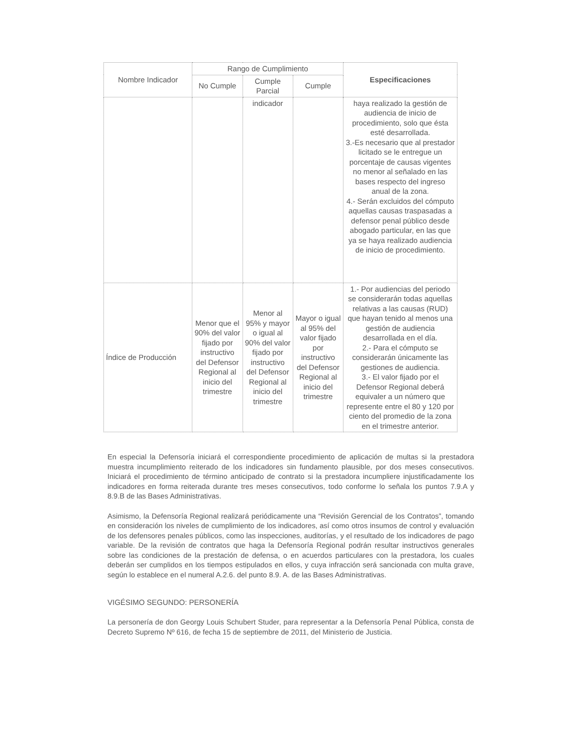| Nombre Indicador | Rango de Cumplimiento | | | Especificaciones |
| --- | --- | --- | --- | --- |
| | No Cumple | Cumple Parcial | Cumple | |
| | | indicador | | haya realizado la gestión de audiencia de inicio de procedimiento, solo que ésta esté desarrollada. 3.-Es necesario que al prestador licitado se le entregue un porcentaje de causas vigentes no menor al señalado en las bases respecto del ingreso anual de la zona. 4.- Serán excluidos del cómputo aquellas causas traspasadas a defensor penal público desde abogado particular, en las que ya se haya realizado audiencia de inicio de procedimiento. |
| Índice de Producción | Menor que el 90% del valor fijado por instructivo del Defensor Regional al inicio del trimestre | Menor al 95% y mayor o igual al 90% del valor fijado por instructivo del Defensor Regional al inicio del trimestre | Mayor o igual al 95% del valor fijado por instructivo del Defensor Regional al inicio del trimestre | 1.- Por audiencias del periodo se considerarán todas aquellas relativas a las causas (RUD) que hayan tenido al menos una gestión de audiencia desarrollada en el día. 2.- Para el cómputo se considerarán únicamente las gestiones de audiencia. 3.- El valor fijado por el Defensor Regional deberá equivaler a un número que represente entre el 80 y 120 por ciento del promedio de la zona en el trimestre anterior. |
En especial la Defensoría iniciará el correspondiente procedimiento de aplicación de multas si la prestadora muestra incumplimiento reiterado de los indicadores sin fundamento plausible, por dos meses consecutivos. Iniciará el procedimiento de término anticipado de contrato si la prestadora incumpliere injustificadamente los indicadores en forma reiterada durante tres meses consecutivos, todo conforme lo señala los puntos 7.9.A y 8.9.B de las Bases Administrativas.
Asimismo, la Defensoría Regional realizará periódicamente una “Revisión Gerencial de los Contratos”, tomando en consideración los niveles de cumplimiento de los indicadores, así como otros insumos de control y evaluación de los defensores penales públicos, como las inspecciones, auditorías, y el resultado de los indicadores de pago variable. De la revisión de contratos que haga la Defensoría Regional podrán resultar instructivos generales sobre las condiciones de la prestación de defensa, o en acuerdos particulares con la prestadora, los cuales deberán ser cumplidos en los tiempos estipulados en ellos, y cuya infracción será sancionada con multa grave, según lo establece en el numeral A.2.6. del punto 8.9. A. de las Bases Administrativas.
VIGÉSIMO SEGUNDO: PERSONERÍA
La personería de don Georgy Louis Schubert Studer, para representar a la Defensoría Penal Pública, consta de Decreto Supremo Nº 616, de fecha 15 de septiembre de 2011, del Ministerio de Justicia.